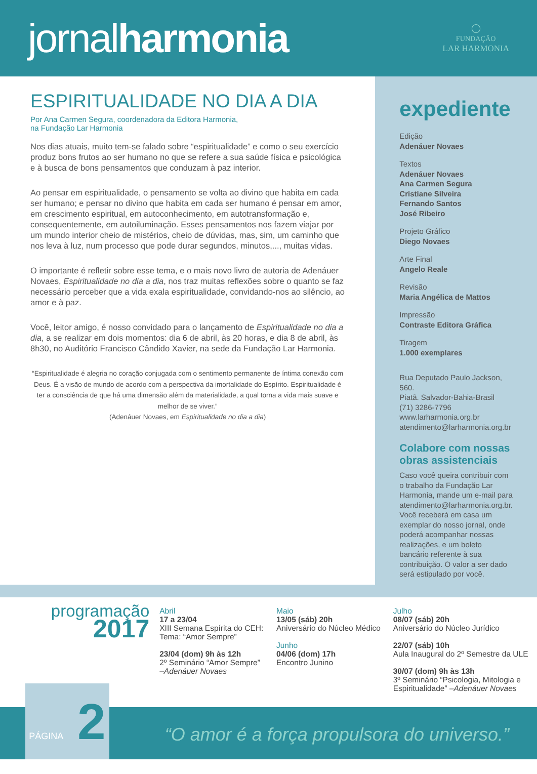jornalharmonia
◯
FUNDAÇÃO
LAR HARMONIA
ESPIRITUALIDADE NO DIA A DIA
Por Ana Carmen Segura, coordenadora da Editora Harmonia,
na Fundação Lar Harmonia
Nos dias atuais, muito tem-se falado sobre “espiritualidade” e como o seu exercício produz bons frutos ao ser humano no que se refere a sua saúde física e psicológica e à busca de bons pensamentos que conduzam à paz interior.
Ao pensar em espiritualidade, o pensamento se volta ao divino que habita em cada ser humano; e pensar no divino que habita em cada ser humano é pensar em amor, em crescimento espiritual, em autoconhecimento, em autotransformação e, consequentemente, em autoiluminação. Esses pensamentos nos fazem viajar por um mundo interior cheio de mistérios, cheio de dúvidas, mas, sim, um caminho que nos leva à luz, num processo que pode durar segundos, minutos,..., muitas vidas.
O importante é refletir sobre esse tema, e o mais novo livro de autoria de Adenáuer Novaes, Espiritualidade no dia a dia, nos traz muitas reflexões sobre o quanto se faz necessário perceber que a vida exala espiritualidade, convidando-nos ao silêncio, ao amor e à paz.
Você, leitor amigo, é nosso convidado para o lançamento de Espiritualidade no dia a dia, a se realizar em dois momentos: dia 6 de abril, às 20 horas, e dia 8 de abril, às 8h30, no Auditório Francisco Cândido Xavier, na sede da Fundação Lar Harmonia.
“Espiritualidade é alegria no coração conjugada com o sentimento permanente de íntima conexão com Deus. É a visão de mundo de acordo com a perspectiva da imortalidade do Espírito. Espiritualidade é ter a consciência de que há uma dimensão além da materialidade, a qual torna a vida mais suave e melhor de se viver.”
(Adenáuer Novaes, em Espiritualidade no dia a dia)
expediente
Edição
Adenáuer Novaes
Textos
Adenáuer Novaes
Ana Carmen Segura
Cristiane Silveira
Fernando Santos
José Ribeiro
Projeto Gráfico
Diego Novaes
Arte Final
Angelo Reale
Revisão
Maria Angélica de Mattos
Impressão
Contraste Editora Gráfica
Tiragem
1.000 exemplares
Rua Deputado Paulo Jackson, 560.
Piatã. Salvador-Bahia-Brasil
(71) 3286-7796
www.larharmonia.org.br
atendimento@larharmonia.org.br
Colabore com nossas obras assistenciais
Caso você queira contribuir com o trabalho da Fundação Lar Harmonia, mande um e-mail para atendimento@larharmonia.org.br. Você receberá em casa um exemplar do nosso jornal, onde poderá acompanhar nossas realizações, e um boleto bancário referente à sua contribuição. O valor a ser dado será estipulado por você.
programação
2017
Abril
17 a 23/04
XIII Semana Espírita do CEH: Tema: “Amor Sempre”
23/04 (dom) 9h às 12h
2º Seminário “Amor Sempre” –Adenáuer Novaes
Maio
13/05 (sáb) 20h
Aniversário do Núcleo Médico
Junho
04/06 (dom) 17h
Encontro Junino
Julho
08/07 (sáb) 20h
Aniversário do Núcleo Jurídico
22/07 (sáb) 10h
Aula Inaugural do 2º Semestre da ULE
30/07 (dom) 9h às 13h
3º Seminário “Psicologia, Mitologia e Espiritualidade” –Adenáuer Novaes
PÁGINA 2
“O amor é a força propulsora do universo.”